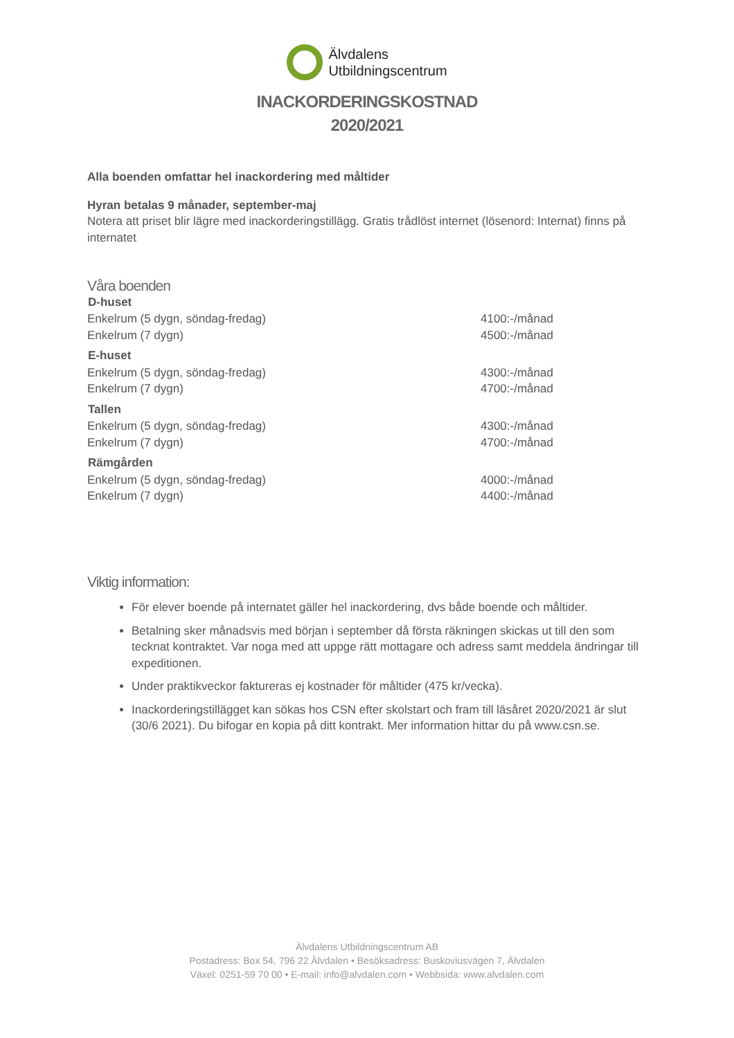Älvdalens
Utbildningscentrum
INACKORDERINGSKOSTNAD
2020/2021
Alla boenden omfattar hel inackordering med måltider
Hyran betalas 9 månader, september-maj
Notera att priset blir lägre med inackorderingstillägg. Gratis trådlöst internet (lösenord: Internat) finns på internatet
Våra boenden
| D-huset | |
| --- | --- |
| Enkelrum (5 dygn, söndag-fredag) | 4100:-/månad |
| Enkelrum (7 dygn) | 4500:-/månad |
| E-huset | |
| Enkelrum (5 dygn, söndag-fredag) | 4300:-/månad |
| Enkelrum (7 dygn) | 4700:-/månad |
| Tallen | |
| Enkelrum (5 dygn, söndag-fredag) | 4300:-/månad |
| Enkelrum (7 dygn) | 4700:-/månad |
| Rämgården | |
| Enkelrum (5 dygn, söndag-fredag) | 4000:-/månad |
| Enkelrum (7 dygn) | 4400:-/månad |
Viktig information:
För elever boende på internatet gäller hel inackordering, dvs både boende och måltider.
Betalning sker månadsvis med början i september då första räkningen skickas ut till den som tecknat kontraktet. Var noga med att uppge rätt mottagare och adress samt meddela ändringar till expeditionen.
Under praktikveckor faktureras ej kostnader för måltider (475 kr/vecka).
Inackorderingstillägget kan sökas hos CSN efter skolstart och fram till läsåret 2020/2021 är slut (30/6 2021). Du bifogar en kopia på ditt kontrakt. Mer information hittar du på www.csn.se.
Älvdalens Utbildningscentrum AB
Postadress: Box 54, 796 22 Älvdalen • Besöksadress: Buskoviusvägen 7, Älvdalen
Växel: 0251-59 70 00 • E-mail: info@alvdalen.com • Webbsida: www.alvdalen.com